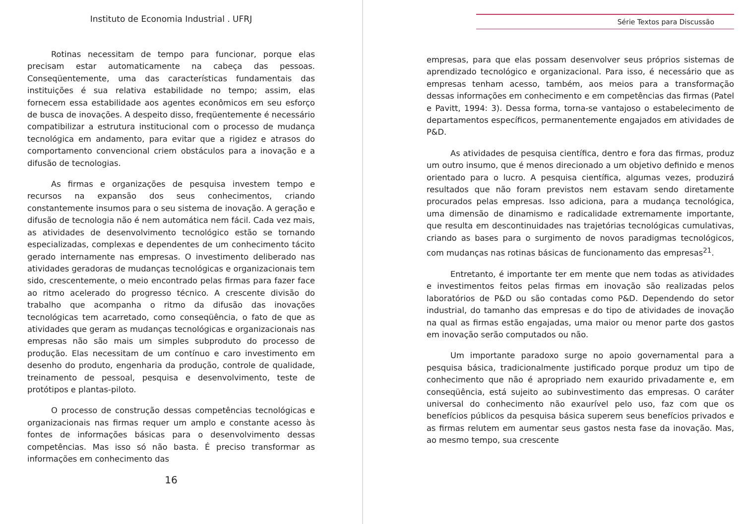Instituto de Economia Industrial . UFRJ
Rotinas necessitam de tempo para funcionar, porque elas precisam estar automaticamente na cabeça das pessoas. Conseqüentemente, uma das características fundamentais das instituições é sua relativa estabilidade no tempo; assim, elas fornecem essa estabilidade aos agentes econômicos em seu esforço de busca de inovações. A despeito disso, freqüentemente é necessário compatibilizar a estrutura institucional com o processo de mudança tecnológica em andamento, para evitar que a rigidez e atrasos do comportamento convencional criem obstáculos para a inovação e a difusão de tecnologias.
As firmas e organizações de pesquisa investem tempo e recursos na expansão dos seus conhecimentos, criando constantemente insumos para o seu sistema de inovação. A geração e difusão de tecnologia não é nem automática nem fácil. Cada vez mais, as atividades de desenvolvimento tecnológico estão se tornando especializadas, complexas e dependentes de um conhecimento tácito gerado internamente nas empresas. O investimento deliberado nas atividades geradoras de mudanças tecnológicas e organizacionais tem sido, crescentemente, o meio encontrado pelas firmas para fazer face ao ritmo acelerado do progresso técnico. A crescente divisão do trabalho que acompanha o ritmo da difusão das inovações tecnológicas tem acarretado, como conseqüência, o fato de que as atividades que geram as mudanças tecnológicas e organizacionais nas empresas não são mais um simples subproduto do processo de produção. Elas necessitam de um contínuo e caro investimento em desenho do produto, engenharia da produção, controle de qualidade, treinamento de pessoal, pesquisa e desenvolvimento, teste de protótipos e plantas-piloto.
O processo de construção dessas competências tecnológicas e organizacionais nas firmas requer um amplo e constante acesso às fontes de informações básicas para o desenvolvimento dessas competências. Mas isso só não basta. É preciso transformar as informações em conhecimento das
16
Série Textos para Discussão
empresas, para que elas possam desenvolver seus próprios sistemas de aprendizado tecnológico e organizacional. Para isso, é necessário que as empresas tenham acesso, também, aos meios para a transformação dessas informações em conhecimento e em competências das firmas (Patel e Pavitt, 1994: 3). Dessa forma, torna-se vantajoso o estabelecimento de departamentos específicos, permanentemente engajados em atividades de P&D.
As atividades de pesquisa científica, dentro e fora das firmas, produz um outro insumo, que é menos direcionado a um objetivo definido e menos orientado para o lucro. A pesquisa científica, algumas vezes, produzirá resultados que não foram previstos nem estavam sendo diretamente procurados pelas empresas. Isso adiciona, para a mudança tecnológica, uma dimensão de dinamismo e radicalidade extremamente importante, que resulta em descontinuidades nas trajetórias tecnológicas cumulativas, criando as bases para o surgimento de novos paradigmas tecnológicos, com mudanças nas rotinas básicas de funcionamento das empresas<sup>21</sup>.
Entretanto, é importante ter em mente que nem todas as atividades e investimentos feitos pelas firmas em inovação são realizadas pelos laboratórios de P&D ou são contadas como P&D. Dependendo do setor industrial, do tamanho das empresas e do tipo de atividades de inovação na qual as firmas estão engajadas, uma maior ou menor parte dos gastos em inovação serão computados ou não.
Um importante paradoxo surge no apoio governamental para a pesquisa básica, tradicionalmente justificado porque produz um tipo de conhecimento que não é apropriado nem exaurido privadamente e, em conseqüência, está sujeito ao subinvestimento das empresas. O caráter universal do conhecimento não exaurível pelo uso, faz com que os benefícios públicos da pesquisa básica superem seus benefícios privados e as firmas relutem em aumentar seus gastos nesta fase da inovação. Mas, ao mesmo tempo, sua crescente